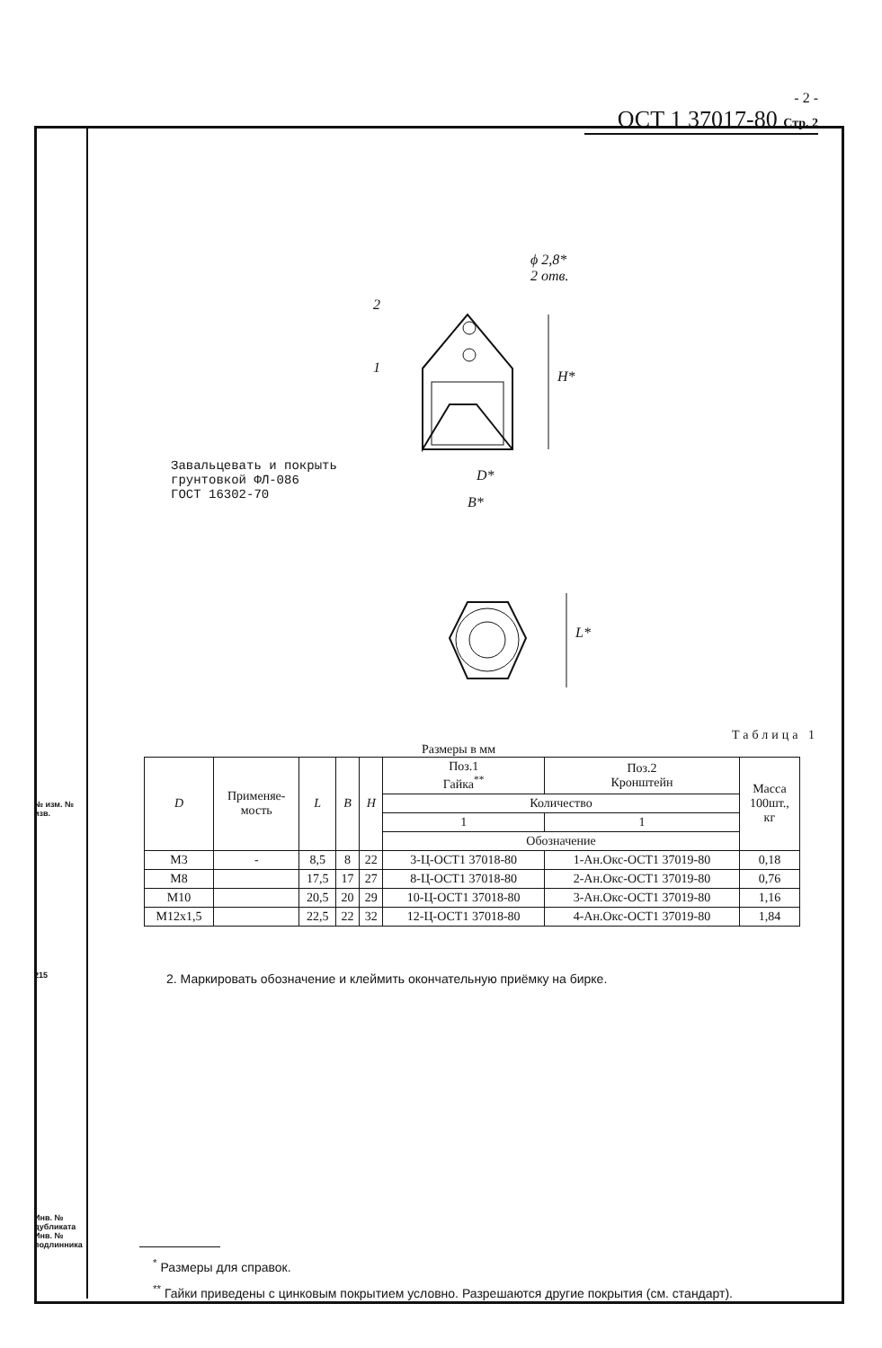№ изм. № изв.
215
Инв. № дубликата Инв. № подлинника
- 2 -
ОСТ 1 37017-80 Стр. 2
ϕ 2,8*
2 отв.
2
1
H*
D*
B*
L*
Завальцевать и покрыть
грунтовкой ФЛ-086
ГОСТ 16302-70
Таблица 1
Размеры в мм
| D | Применяе- мость | L | B | H | Поз.1 Гайка<sup>**</sup> | Поз.2 Кронштейн | Масса 100шт., кг |
| --- | --- | --- | --- | --- | --- | --- | --- |
| | | | | | Количество | | |
| | | | | | 1 | 1 | |
| | | | | | Обозначение | | |
| M3 | - | 8,5 | 8 | 22 | 3-Ц-ОСТ1 37018-80 | 1-Ан.Окс-ОСТ1 37019-80 | 0,18 |
| M8 | | 17,5 | 17 | 27 | 8-Ц-ОСТ1 37018-80 | 2-Ан.Окс-ОСТ1 37019-80 | 0,76 |
| M10 | | 20,5 | 20 | 29 | 10-Ц-ОСТ1 37018-80 | 3-Ан.Окс-ОСТ1 37019-80 | 1,16 |
| M12x1,5 | | 22,5 | 22 | 32 | 12-Ц-ОСТ1 37018-80 | 4-Ан.Окс-ОСТ1 37019-80 | 1,84 |
2. Маркировать обозначение и клеймить окончательную приёмку на бирке.
<sup>*</sup> Размеры для справок.
<sup>**</sup> Гайки приведены с цинковым покрытием условно. Разрешаются другие покрытия (см. стандарт).